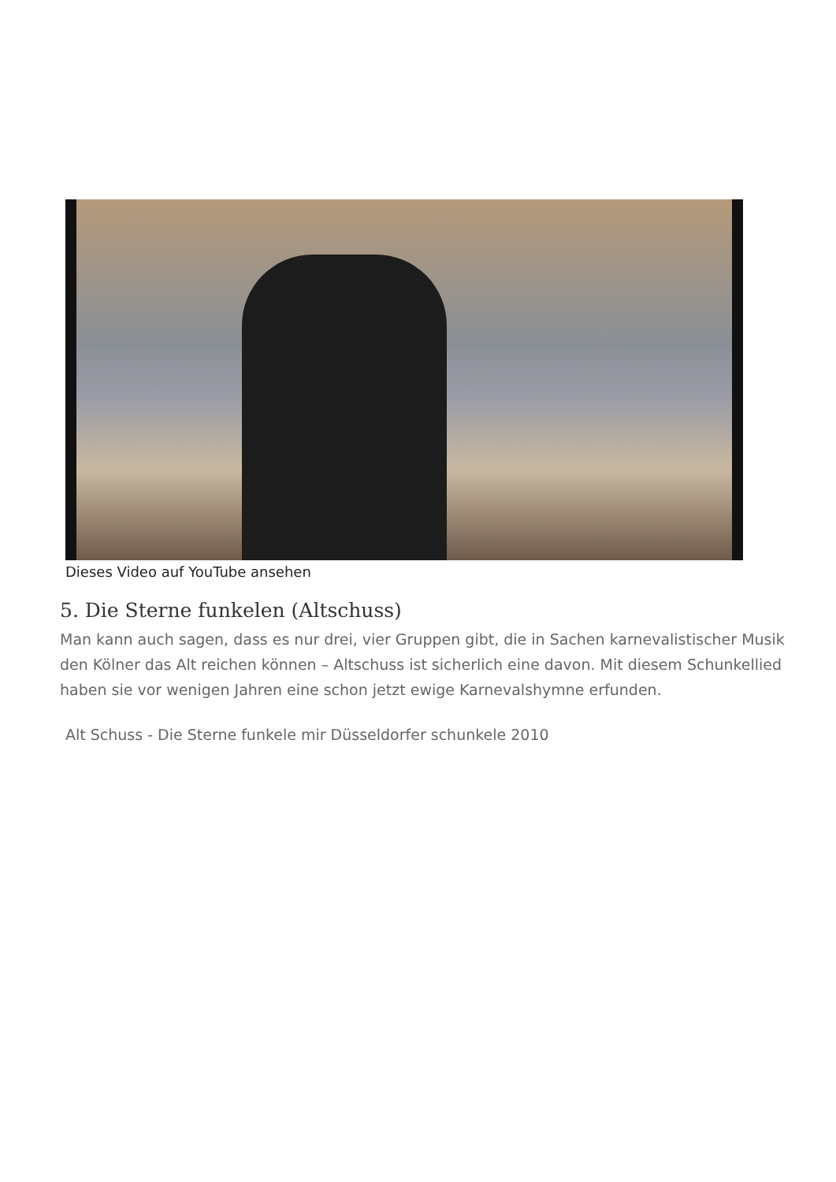Dieses Video auf YouTube ansehen
5. Die Sterne funkelen (Altschuss)
Man kann auch sagen, dass es nur drei, vier Gruppen gibt, die in Sachen karnevalistischer Musik den Kölner das Alt reichen können – Altschuss ist sicherlich eine davon. Mit diesem Schunkellied haben sie vor wenigen Jahren eine schon jetzt ewige Karnevalshymne erfunden.
Alt Schuss - Die Sterne funkele mir Düsseldorfer schunkele 2010